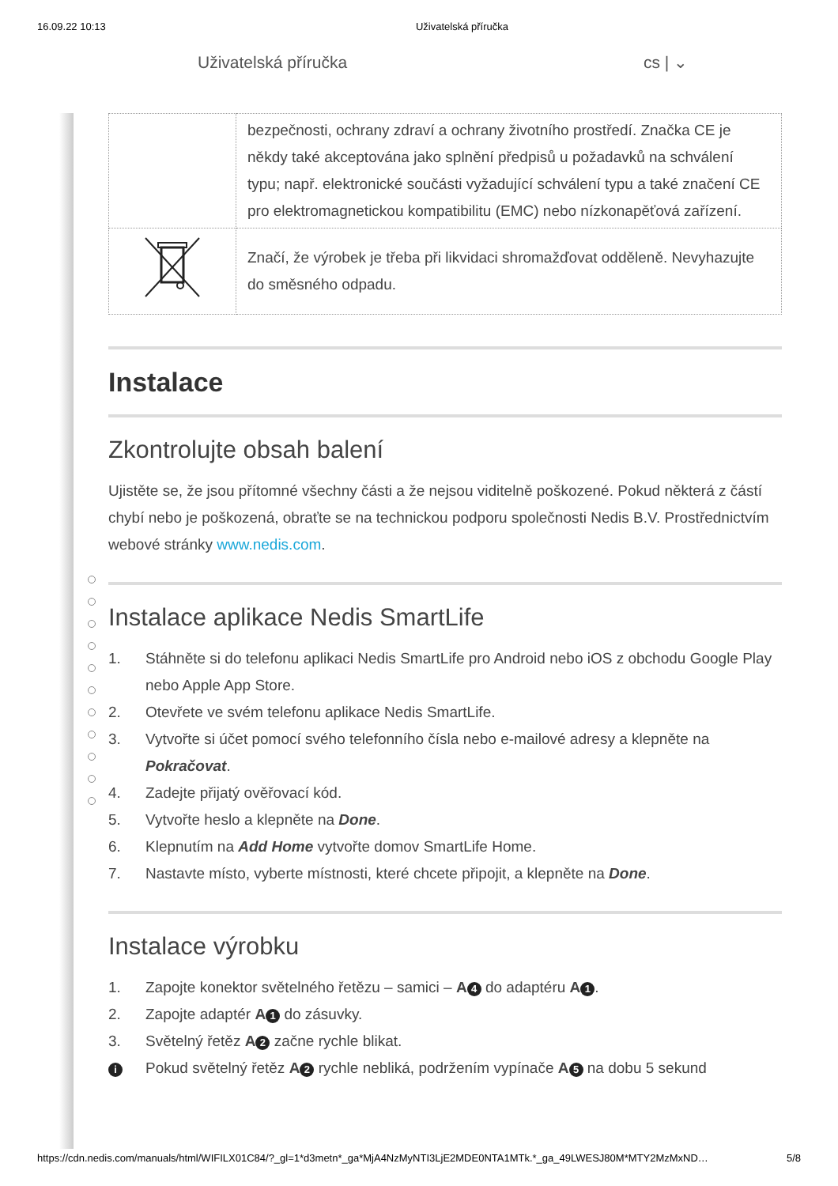16.09.22 10:13 Uživatelská příručka
Uživatelská příručka cs | ⌄
| | bezpečnosti, ochrany zdraví a ochrany životního prostředí. Značka CE je někdy také akceptována jako splnění předpisů u požadavků na schválení typu; např. elektronické součásti vyžadující schválení typu a také značení CE pro elektromagnetickou kompatibilitu (EMC) nebo nízkonapěťová zařízení. |
| | Značí, že výrobek je třeba při likvidaci shromažďovat odděleně. Nevyhazujte do směsného odpadu. |
Instalace
Zkontrolujte obsah balení
Ujistěte se, že jsou přítomné všechny části a že nejsou viditelně poškozené. Pokud některá z částí chybí nebo je poškozená, obraťte se na technickou podporu společnosti Nedis B.V. Prostřednictvím webové stránky www.nedis.com.
Instalace aplikace Nedis SmartLife
1. Stáhněte si do telefonu aplikaci Nedis SmartLife pro Android nebo iOS z obchodu Google Play nebo Apple App Store.
2. Otevřete ve svém telefonu aplikace Nedis SmartLife.
3. Vytvořte si účet pomocí svého telefonního čísla nebo e-mailové adresy a klepněte na Pokračovat.
4. Zadejte přijatý ověřovací kód.
5. Vytvořte heslo a klepněte na Done.
6. Klepnutím na Add Home vytvořte domov SmartLife Home.
7. Nastavte místo, vyberte místnosti, které chcete připojit, a klepněte na Done.
Instalace výrobku
1. Zapojte konektor světelného řetězu – samici – A 4 do adaptéru A 1.
2. Zapojte adaptér A 1 do zásuvky.
3. Světelný řetěz A 2 začne rychle blikat.
i Pokud světelný řetěz A 2 rychle nebliká, podržením vypínače A 5 na dobu 5 sekund
https://cdn.nedis.com/manuals/html/WIFILX01C84/?_gl=1*d3metn*_ga*MjA4NzMyNTI3LjE2MDE0NTA1MTk.*_ga_49LWESJ80M*MTY2MzMxND… 5/8